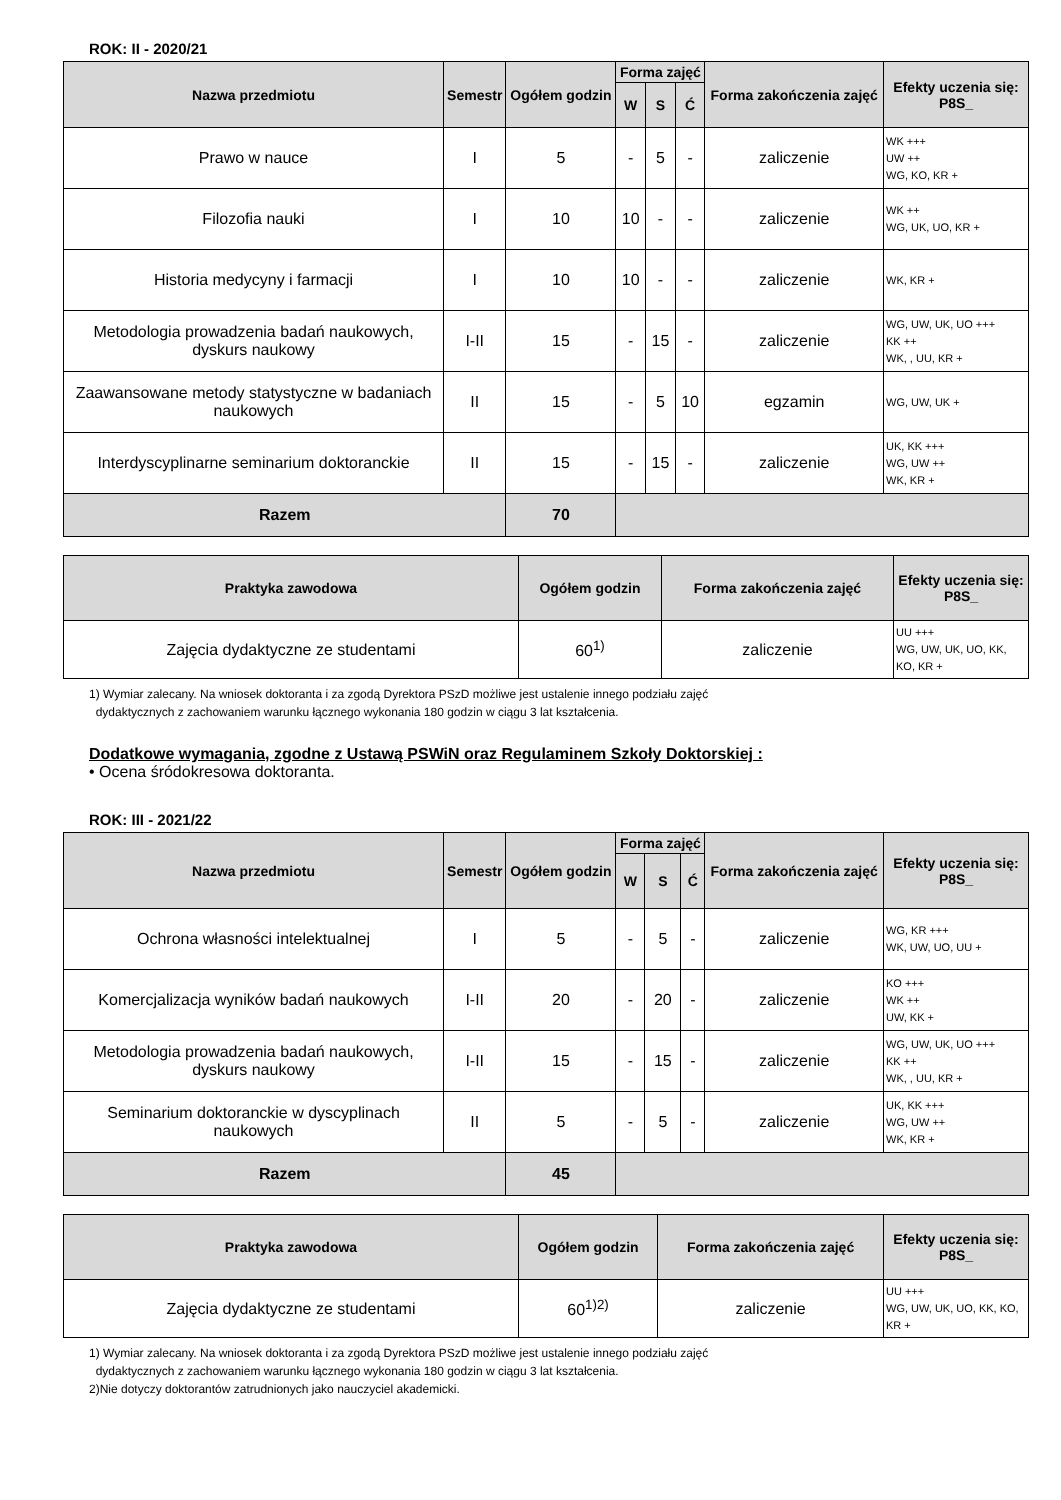ROK: II - 2020/21
| Nazwa przedmiotu | Semestr | Ogółem godzin | Forma zajęć | | | Forma zakończenia zajęć | Efekty uczenia się: P8S_ |
| --- | --- | --- | --- | --- | --- | --- | --- |
| | | | W | S | Ć | | |
| Prawo w nauce | I | 5 | - | 5 | - | zaliczenie | WK +++ UW ++ WG, KO, KR + |
| Filozofia nauki | I | 10 | 10 | - | - | zaliczenie | WK ++ WG, UK, UO, KR + |
| Historia medycyny i farmacji | I | 10 | 10 | - | - | zaliczenie | WK, KR + |
| Metodologia prowadzenia badań naukowych, dyskurs naukowy | I-II | 15 | - | 15 | - | zaliczenie | WG, UW, UK, UO +++ KK ++ WK, , UU, KR + |
| Zaawansowane metody statystyczne w badaniach naukowych | II | 15 | - | 5 | 10 | egzamin | WG, UW, UK + |
| Interdyscyplinarne seminarium doktoranckie | II | 15 | - | 15 | - | zaliczenie | UK, KK +++ WG, UW ++ WK, KR + |
| Razem | | 70 | | | | | |
| Praktyka zawodowa | Ogółem godzin | Forma zakończenia zajęć | Efekty uczenia się: P8S_ |
| --- | --- | --- | --- |
| Zajęcia dydaktyczne ze studentami | 60<sup>1)</sup> | zaliczenie | UU +++ WG, UW, UK, UO, KK, KO, KR + |
1) Wymiar zalecany. Na wniosek doktoranta i za zgodą Dyrektora PSzD możliwe jest ustalenie innego podziału zajęć
dydaktycznych z zachowaniem warunku łącznego wykonania 180 godzin w ciągu 3 lat kształcenia.
Dodatkowe wymagania, zgodne z Ustawą PSWiN oraz Regulaminem Szkoły Doktorskiej :
• Ocena śródokresowa doktoranta.
ROK: III - 2021/22
| Nazwa przedmiotu | Semestr | Ogółem godzin | Forma zajęć | | | Forma zakończenia zajęć | Efekty uczenia się: P8S_ |
| --- | --- | --- | --- | --- | --- | --- | --- |
| | | | W | S | Ć | | |
| Ochrona własności intelektualnej | I | 5 | - | 5 | - | zaliczenie | WG, KR +++ WK, UW, UO, UU + |
| Komercjalizacja wyników badań naukowych | I-II | 20 | - | 20 | - | zaliczenie | KO +++ WK ++ UW, KK + |
| Metodologia prowadzenia badań naukowych, dyskurs naukowy | I-II | 15 | - | 15 | - | zaliczenie | WG, UW, UK, UO +++ KK ++ WK, , UU, KR + |
| Seminarium doktoranckie w dyscyplinach naukowych | II | 5 | - | 5 | - | zaliczenie | UK, KK +++ WG, UW ++ WK, KR + |
| Razem | | 45 | | | | | |
| Praktyka zawodowa | Ogółem godzin | Forma zakończenia zajęć | Efekty uczenia się: P8S_ |
| --- | --- | --- | --- |
| Zajęcia dydaktyczne ze studentami | 60<sup>1)2)</sup> | zaliczenie | UU +++ WG, UW, UK, UO, KK, KO, KR + |
1) Wymiar zalecany. Na wniosek doktoranta i za zgodą Dyrektora PSzD możliwe jest ustalenie innego podziału zajęć
dydaktycznych z zachowaniem warunku łącznego wykonania 180 godzin w ciągu 3 lat kształcenia.
2)Nie dotyczy doktorantów zatrudnionych jako nauczyciel akademicki.